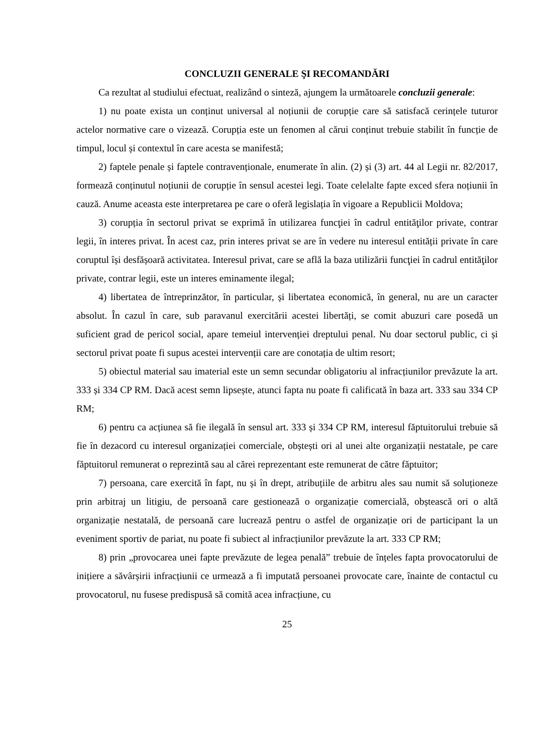CONCLUZII GENERALE ŞI RECOMANDĂRI
Ca rezultat al studiului efectuat, realizând o sinteză, ajungem la următoarele concluzii generale:
1) nu poate exista un conținut universal al noțiunii de corupție care să satisfacă cerințele tuturor actelor normative care o vizează. Corupția este un fenomen al cărui conținut trebuie stabilit în funcție de timpul, locul și contextul în care acesta se manifestă;
2) faptele penale și faptele contravenționale, enumerate în alin. (2) și (3) art. 44 al Legii nr. 82/2017, formează conținutul noțiunii de corupție în sensul acestei legi. Toate celelalte fapte exced sfera noțiunii în cauză. Anume aceasta este interpretarea pe care o oferă legislația în vigoare a Republicii Moldova;
3) corupția în sectorul privat se exprimă în utilizarea funcţiei în cadrul entităţilor private, contrar legii, în interes privat. În acest caz, prin interes privat se are în vedere nu interesul entității private în care coruptul își desfășoară activitatea. Interesul privat, care se află la baza utilizării funcţiei în cadrul entităţilor private, contrar legii, este un interes eminamente ilegal;
4) libertatea de întreprinzător, în particular, și libertatea economică, în general, nu are un caracter absolut. În cazul în care, sub paravanul exercitării acestei libertăți, se comit abuzuri care posedă un suficient grad de pericol social, apare temeiul intervenției dreptului penal. Nu doar sectorul public, ci și sectorul privat poate fi supus acestei intervenții care are conotația de ultim resort;
5) obiectul material sau imaterial este un semn secundar obligatoriu al infracțiunilor prevăzute la art. 333 și 334 CP RM. Dacă acest semn lipsește, atunci fapta nu poate fi calificată în baza art. 333 sau 334 CP RM;
6) pentru ca acțiunea să fie ilegală în sensul art. 333 și 334 CP RM, interesul făptuitorului trebuie să fie în dezacord cu interesul organizației comerciale, obștești ori al unei alte organizații nestatale, pe care făptuitorul remunerat o reprezintă sau al cărei reprezentant este remunerat de către făptuitor;
7) persoana, care exercită în fapt, nu și în drept, atribuțiile de arbitru ales sau numit să soluționeze prin arbitraj un litigiu, de persoană care gestionează o organizație comercială, obștească ori o altă organizație nestatală, de persoană care lucrează pentru o astfel de organizație ori de participant la un eveniment sportiv de pariat, nu poate fi subiect al infracțiunilor prevăzute la art. 333 CP RM;
8) prin „provocarea unei fapte prevăzute de legea penală” trebuie de înțeles fapta provocatorului de inițiere a săvârșirii infracțiunii ce urmează a fi imputată persoanei provocate care, înainte de contactul cu provocatorul, nu fusese predispusă să comită acea infracțiune, cu
25